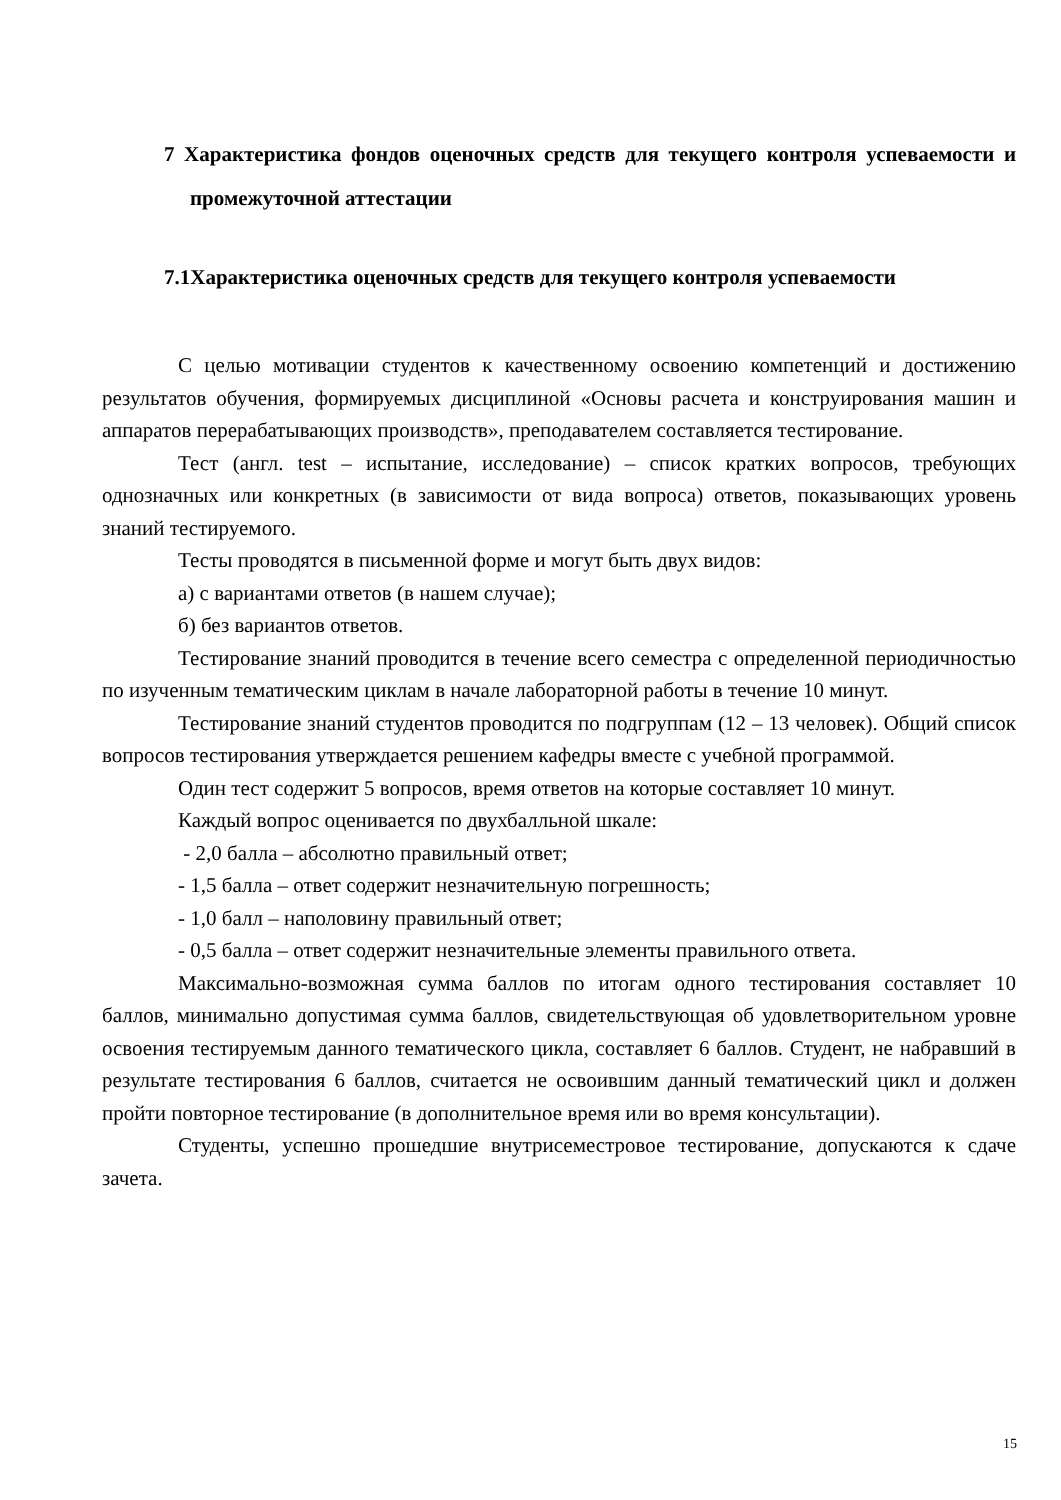7 Характеристика фондов оценочных средств для текущего контроля успеваемости и промежуточной аттестации
7.1Характеристика оценочных средств для текущего контроля успеваемости
С целью мотивации студентов к качественному освоению компетенций и достижению результатов обучения, формируемых дисциплиной «Основы расчета и конструирования машин и аппаратов перерабатывающих производств», преподавателем составляется тестирование.
Тест (англ. test – испытание, исследование) – список кратких вопросов, требующих однозначных или конкретных (в зависимости от вида вопроса) ответов, показывающих уровень знаний тестируемого.
Тесты проводятся в письменной форме и могут быть двух видов:
а) с вариантами ответов (в нашем случае);
б) без вариантов ответов.
Тестирование знаний проводится в течение всего семестра с определенной периодичностью по изученным тематическим циклам в начале лабораторной работы в течение 10 минут.
Тестирование знаний студентов проводится по подгруппам (12 – 13 человек). Общий список вопросов тестирования утверждается решением кафедры вместе с учебной программой.
Один тест содержит 5 вопросов, время ответов на которые составляет 10 минут.
Каждый вопрос оценивается по двухбалльной шкале:
- 2,0 балла – абсолютно правильный ответ;
- 1,5 балла – ответ содержит незначительную погрешность;
- 1,0 балл – наполовину правильный ответ;
- 0,5 балла – ответ содержит незначительные элементы правильного ответа.
Максимально-возможная сумма баллов по итогам одного тестирования составляет 10 баллов, минимально допустимая сумма баллов, свидетельствующая об удовлетворительном уровне освоения тестируемым данного тематического цикла, составляет 6 баллов. Студент, не набравший в результате тестирования 6 баллов, считается не освоившим данный тематический цикл и должен пройти повторное тестирование (в дополнительное время или во время консультации).
Студенты, успешно прошедшие внутрисеместровое тестирование, допускаются к сдаче зачета.
15